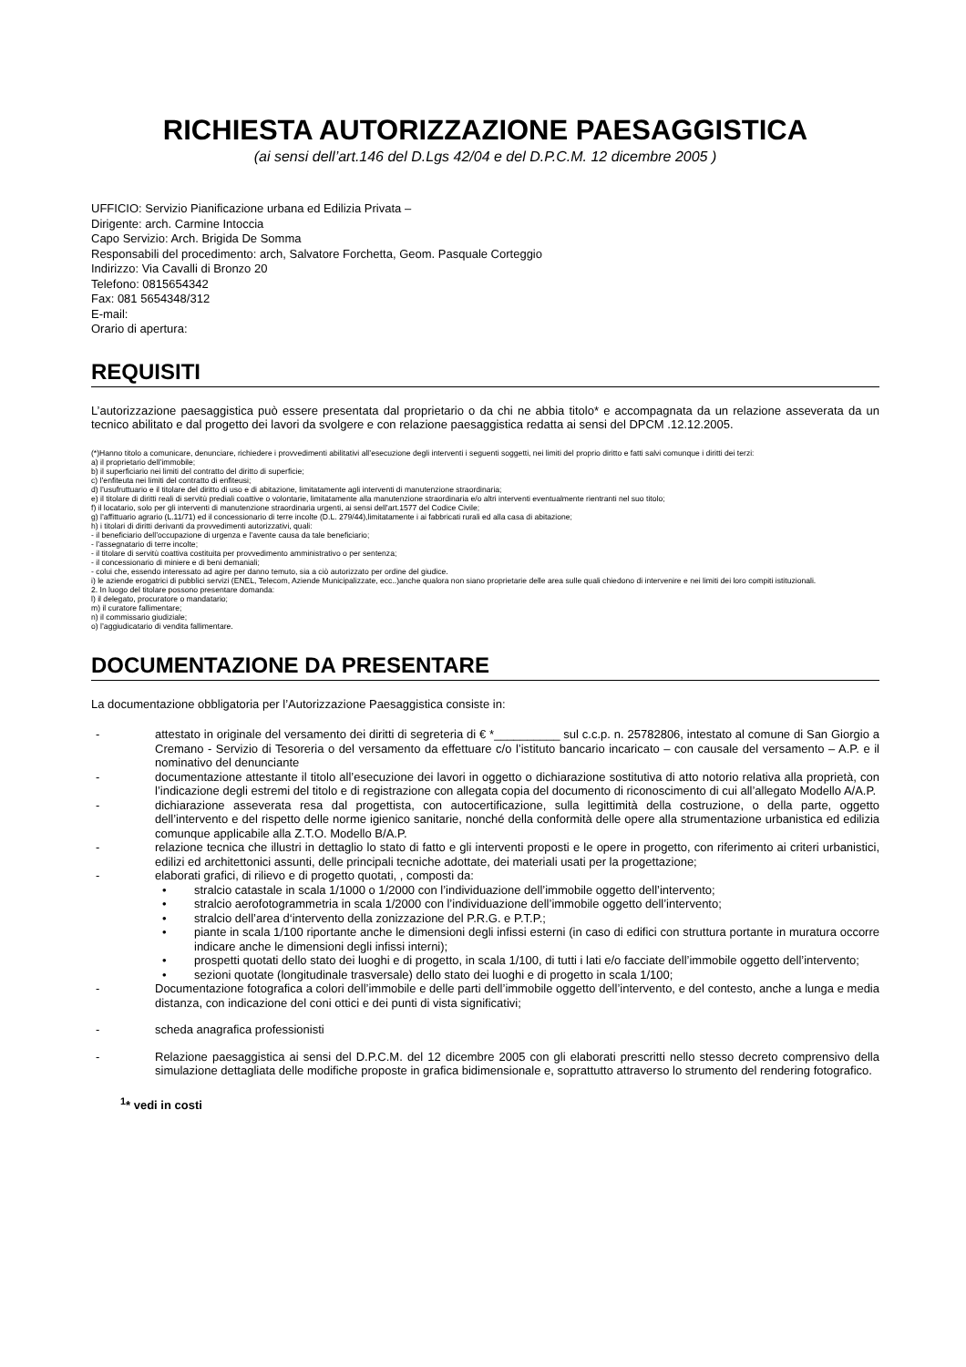RICHIESTA AUTORIZZAZIONE PAESAGGISTICA
(ai sensi dell’art.146 del D.Lgs 42/04 e del D.P.C.M. 12 dicembre 2005 )
UFFICIO: Servizio Pianificazione urbana ed Edilizia Privata –
Dirigente: arch. Carmine Intoccia
Capo Servizio: Arch. Brigida De Somma
Responsabili del procedimento: arch, Salvatore Forchetta, Geom. Pasquale Corteggio
Indirizzo: Via Cavalli di Bronzo 20
Telefono: 0815654342
Fax: 081 5654348/312
E-mail:
Orario di apertura:
REQUISITI
L’autorizzazione paesaggistica può essere presentata dal proprietario o da chi ne abbia titolo* e accompagnata da un relazione asseverata da un tecnico abilitato e dal progetto dei lavori da svolgere e con relazione paesaggistica redatta ai sensi del DPCM .12.12.2005.
(*)Hanno titolo a comunicare, denunciare, richiedere i provvedimenti abilitativi all’esecuzione degli interventi i seguenti soggetti, nei limiti del proprio diritto e fatti salvi comunque i diritti dei terzi:
a) il proprietario dell’immobile;
b) il superficiario nei limiti del contratto del diritto di superficie;
c) l’enfiteuta nei limiti del contratto di enfiteusi;
d) l’usufruttuario e il titolare del diritto di uso e di abitazione, limitatamente agli interventi di manutenzione straordinaria;
e) il titolare di diritti reali di servitù prediali coattive o volontarie, limitatamente alla manutenzione straordinaria e/o altri interventi eventualmente rientranti nel suo titolo;
f) il locatario, solo per gli interventi di manutenzione straordinaria urgenti, ai sensi dell’art.1577 del Codice Civile;
g) l’affittuario agrario (L.11/71) ed il concessionario di terre incolte (D.L. 279/44),limitatamente i ai fabbricati rurali ed alla casa di abitazione;
h) i titolari di diritti derivanti da provvedimenti autorizzativi, quali:
- il beneficiario dell’occupazione di urgenza e l’avente causa da tale beneficiario;
- l’assegnatario di terre incolte;
- il titolare di servitù coattiva costituita per provvedimento amministrativo o per sentenza;
- il concessionario di miniere e di beni demaniali;
- colui che, essendo interessato ad agire per danno temuto, sia a ciò autorizzato per ordine del giudice.
i) le aziende erogatrici di pubblici servizi (ENEL, Telecom, Aziende Municipalizzate, ecc..)anche qualora non siano proprietarie delle area sulle quali chiedono di intervenire e nei limiti dei loro compiti istituzionali.
2. In luogo del titolare possono presentare domanda:
l) il delegato, procuratore o mandatario;
m) il curatore fallimentare;
n) il commissario giudiziale;
o) l’aggiudicatario di vendita fallimentare.
DOCUMENTAZIONE DA PRESENTARE
La documentazione obbligatoria per l’Autorizzazione Paesaggistica consiste in:
- attestato in originale del versamento dei diritti di segreteria di € *__________ sul c.c.p. n. 25782806, intestato al comune di San Giorgio a Cremano - Servizio di Tesoreria o del versamento da effettuare c/o l’istituto bancario incaricato – con causale del versamento – A.P. e il nominativo del denunciante
- documentazione attestante il titolo all’esecuzione dei lavori in oggetto o dichiarazione sostitutiva di atto notorio relativa alla proprietà, con l’indicazione degli estremi del titolo e di registrazione con allegata copia del documento di riconoscimento di cui all’allegato Modello A/A.P.
- dichiarazione asseverata resa dal progettista, con autocertificazione, sulla legittimità della costruzione, o della parte, oggetto dell’intervento e del rispetto delle norme igienico sanitarie, nonché della conformità delle opere alla strumentazione urbanistica ed edilizia comunque applicabile alla Z.T.O. Modello B/A.P.
- relazione tecnica che illustri in dettaglio lo stato di fatto e gli interventi proposti e le opere in progetto, con riferimento ai criteri urbanistici, edilizi ed architettonici assunti, delle principali tecniche adottate, dei materiali usati per la progettazione;
- elaborati grafici, di rilievo e di progetto quotati, , composti da:
• stralcio catastale in scala 1/1000 o 1/2000 con l’individuazione dell’immobile oggetto dell’intervento;
• stralcio aerofotogrammetria in scala 1/2000 con l’individuazione dell’immobile oggetto dell’intervento;
• stralcio dell’area d‘intervento della zonizzazione del P.R.G. e P.T.P.;
• piante in scala 1/100 riportante anche le dimensioni degli infissi esterni (in caso di edifici con struttura portante in muratura occorre indicare anche le dimensioni degli infissi interni);
• prospetti quotati dello stato dei luoghi e di progetto, in scala 1/100, di tutti i lati e/o facciate dell’immobile oggetto dell’intervento;
• sezioni quotate (longitudinale trasversale) dello stato dei luoghi e di progetto in scala 1/100;
- Documentazione fotografica a colori dell’immobile e delle parti dell’immobile oggetto dell’intervento, e del contesto, anche a lunga e media distanza, con indicazione del coni ottici e dei punti di vista significativi;
- scheda anagrafica professionisti
- Relazione paesaggistica ai sensi del D.P.C.M. del 12 dicembre 2005 con gli elaborati prescritti nello stesso decreto comprensivo della simulazione dettagliata delle modifiche proposte in grafica bidimensionale e, soprattutto attraverso lo strumento del rendering fotografico.
<sup>1</sup>* vedi in costi